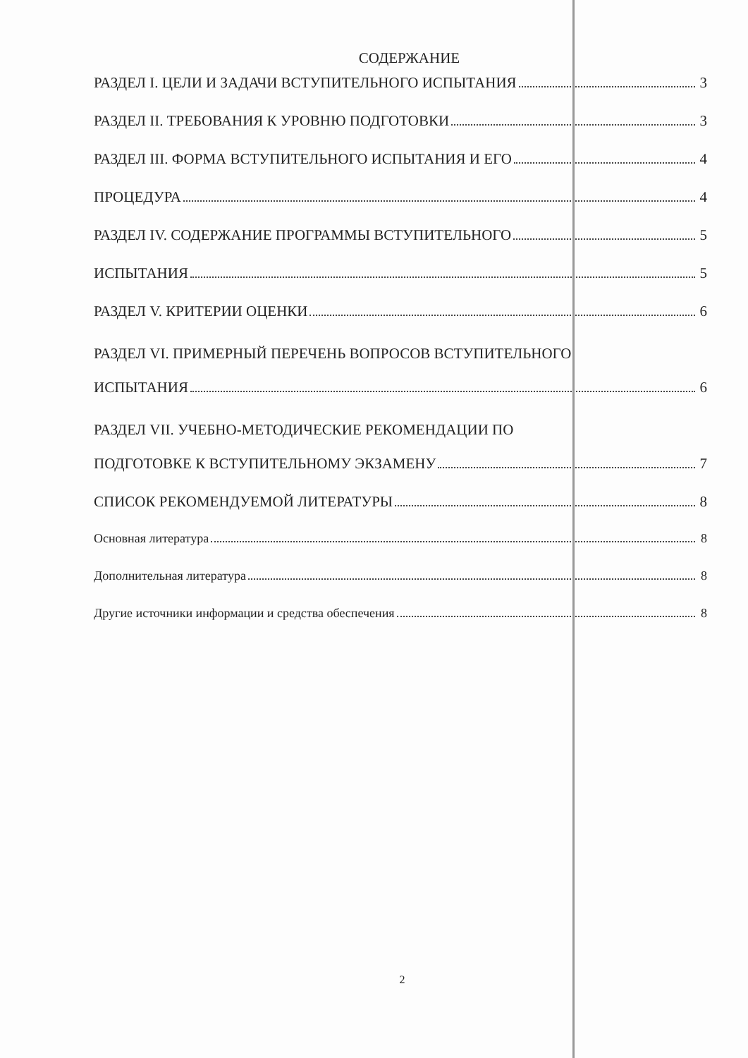СОДЕРЖАНИЕ
РАЗДЕЛ I. ЦЕЛИ И ЗАДАЧИ ВСТУПИТЕЛЬНОГО ИСПЫТАНИЯ 3
РАЗДЕЛ II. ТРЕБОВАНИЯ К УРОВНЮ ПОДГОТОВКИ 3
РАЗДЕЛ III. ФОРМА ВСТУПИТЕЛЬНОГО ИСПЫТАНИЯ И ЕГО 4
ПРОЦЕДУРА 4
РАЗДЕЛ IV. СОДЕРЖАНИЕ ПРОГРАММЫ ВСТУПИТЕЛЬНОГО 5
ИСПЫТАНИЯ 5
РАЗДЕЛ V. КРИТЕРИИ ОЦЕНКИ 6
РАЗДЕЛ VI. ПРИМЕРНЫЙ ПЕРЕЧЕНЬ ВОПРОСОВ ВСТУПИТЕЛЬНОГО
ИСПЫТАНИЯ 6
РАЗДЕЛ VII. УЧЕБНО-МЕТОДИЧЕСКИЕ РЕКОМЕНДАЦИИ ПО
ПОДГОТОВКЕ К ВСТУПИТЕЛЬНОМУ ЭКЗАМЕНУ 7
СПИСОК РЕКОМЕНДУЕМОЙ ЛИТЕРАТУРЫ 8
Основная литература 8
Дополнительная литература 8
Другие источники информации и средства обеспечения 8
2